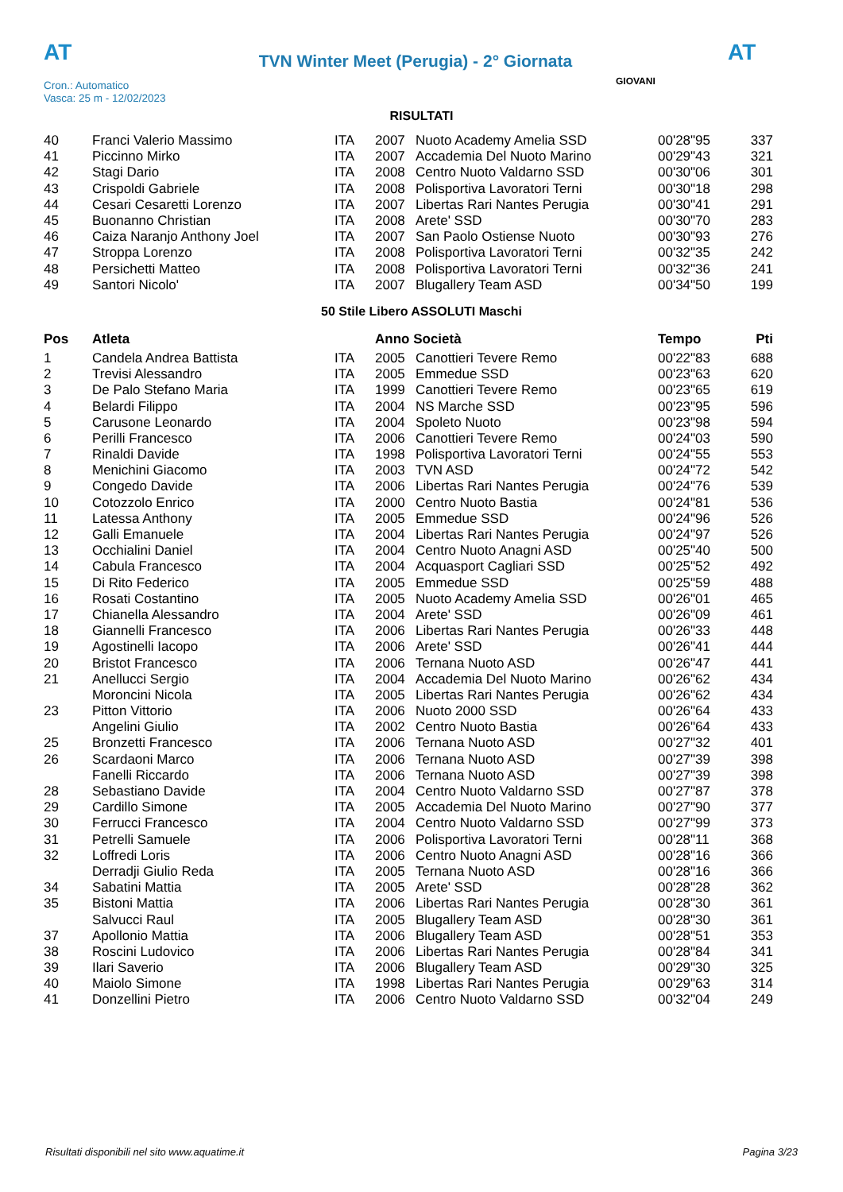AT
TVN Winter Meet (Perugia) - 2° Giornata
AT
Cron.: Automatico
Vasca: 25 m - 12/02/2023
GIOVANI
RISULTATI
| 40 | Franci Valerio Massimo | ITA | 2007 | Nuoto Academy Amelia SSD | 00'28"95 | 337 |
| 41 | Piccinno Mirko | ITA | 2007 | Accademia Del Nuoto Marino | 00'29"43 | 321 |
| 42 | Stagi Dario | ITA | 2008 | Centro Nuoto Valdarno SSD | 00'30"06 | 301 |
| 43 | Crispoldi Gabriele | ITA | 2008 | Polisportiva Lavoratori Terni | 00'30"18 | 298 |
| 44 | Cesari Cesaretti Lorenzo | ITA | 2007 | Libertas Rari Nantes Perugia | 00'30"41 | 291 |
| 45 | Buonanno Christian | ITA | 2008 | Arete' SSD | 00'30"70 | 283 |
| 46 | Caiza Naranjo Anthony Joel | ITA | 2007 | San Paolo Ostiense Nuoto | 00'30"93 | 276 |
| 47 | Stroppa Lorenzo | ITA | 2008 | Polisportiva Lavoratori Terni | 00'32"35 | 242 |
| 48 | Persichetti Matteo | ITA | 2008 | Polisportiva Lavoratori Terni | 00'32"36 | 241 |
| 49 | Santori Nicolo' | ITA | 2007 | Blugallery Team ASD | 00'34"50 | 199 |
50 Stile Libero ASSOLUTI Maschi
| Pos | Atleta | | Anno Società | | Tempo | Pti |
| --- | --- | --- | --- | --- | --- | --- |
| 1 | Candela Andrea Battista | ITA | 2005 | Canottieri Tevere Remo | 00'22"83 | 688 |
| 2 | Trevisi Alessandro | ITA | 2005 | Emmedue SSD | 00'23"63 | 620 |
| 3 | De Palo Stefano Maria | ITA | 1999 | Canottieri Tevere Remo | 00'23"65 | 619 |
| 4 | Belardi Filippo | ITA | 2004 | NS Marche SSD | 00'23"95 | 596 |
| 5 | Carusone Leonardo | ITA | 2004 | Spoleto Nuoto | 00'23"98 | 594 |
| 6 | Perilli Francesco | ITA | 2006 | Canottieri Tevere Remo | 00'24"03 | 590 |
| 7 | Rinaldi Davide | ITA | 1998 | Polisportiva Lavoratori Terni | 00'24"55 | 553 |
| 8 | Menichini Giacomo | ITA | 2003 | TVN ASD | 00'24"72 | 542 |
| 9 | Congedo Davide | ITA | 2006 | Libertas Rari Nantes Perugia | 00'24"76 | 539 |
| 10 | Cotozzolo Enrico | ITA | 2000 | Centro Nuoto Bastia | 00'24"81 | 536 |
| 11 | Latessa Anthony | ITA | 2005 | Emmedue SSD | 00'24"96 | 526 |
| 12 | Galli Emanuele | ITA | 2004 | Libertas Rari Nantes Perugia | 00'24"97 | 526 |
| 13 | Occhialini Daniel | ITA | 2004 | Centro Nuoto Anagni ASD | 00'25"40 | 500 |
| 14 | Cabula Francesco | ITA | 2004 | Acquasport Cagliari SSD | 00'25"52 | 492 |
| 15 | Di Rito Federico | ITA | 2005 | Emmedue SSD | 00'25"59 | 488 |
| 16 | Rosati Costantino | ITA | 2005 | Nuoto Academy Amelia SSD | 00'26"01 | 465 |
| 17 | Chianella Alessandro | ITA | 2004 | Arete' SSD | 00'26"09 | 461 |
| 18 | Giannelli Francesco | ITA | 2006 | Libertas Rari Nantes Perugia | 00'26"33 | 448 |
| 19 | Agostinelli Iacopo | ITA | 2006 | Arete' SSD | 00'26"41 | 444 |
| 20 | Bristot Francesco | ITA | 2006 | Ternana Nuoto ASD | 00'26"47 | 441 |
| 21 | Anellucci Sergio | ITA | 2004 | Accademia Del Nuoto Marino | 00'26"62 | 434 |
| | Moroncini Nicola | ITA | 2005 | Libertas Rari Nantes Perugia | 00'26"62 | 434 |
| 23 | Pitton Vittorio | ITA | 2006 | Nuoto 2000 SSD | 00'26"64 | 433 |
| | Angelini Giulio | ITA | 2002 | Centro Nuoto Bastia | 00'26"64 | 433 |
| 25 | Bronzetti Francesco | ITA | 2006 | Ternana Nuoto ASD | 00'27"32 | 401 |
| 26 | Scardaoni Marco | ITA | 2006 | Ternana Nuoto ASD | 00'27"39 | 398 |
| | Fanelli Riccardo | ITA | 2006 | Ternana Nuoto ASD | 00'27"39 | 398 |
| 28 | Sebastiano Davide | ITA | 2004 | Centro Nuoto Valdarno SSD | 00'27"87 | 378 |
| 29 | Cardillo Simone | ITA | 2005 | Accademia Del Nuoto Marino | 00'27"90 | 377 |
| 30 | Ferrucci Francesco | ITA | 2004 | Centro Nuoto Valdarno SSD | 00'27"99 | 373 |
| 31 | Petrelli Samuele | ITA | 2006 | Polisportiva Lavoratori Terni | 00'28"11 | 368 |
| 32 | Loffredi Loris | ITA | 2006 | Centro Nuoto Anagni ASD | 00'28"16 | 366 |
| | Derradji Giulio Reda | ITA | 2005 | Ternana Nuoto ASD | 00'28"16 | 366 |
| 34 | Sabatini Mattia | ITA | 2005 | Arete' SSD | 00'28"28 | 362 |
| 35 | Bistoni Mattia | ITA | 2006 | Libertas Rari Nantes Perugia | 00'28"30 | 361 |
| | Salvucci Raul | ITA | 2005 | Blugallery Team ASD | 00'28"30 | 361 |
| 37 | Apollonio Mattia | ITA | 2006 | Blugallery Team ASD | 00'28"51 | 353 |
| 38 | Roscini Ludovico | ITA | 2006 | Libertas Rari Nantes Perugia | 00'28"84 | 341 |
| 39 | Ilari Saverio | ITA | 2006 | Blugallery Team ASD | 00'29"30 | 325 |
| 40 | Maiolo Simone | ITA | 1998 | Libertas Rari Nantes Perugia | 00'29"63 | 314 |
| 41 | Donzellini Pietro | ITA | 2006 | Centro Nuoto Valdarno SSD | 00'32"04 | 249 |
Risultati disponibili nel sito www.aquatime.it Pagina 3/23